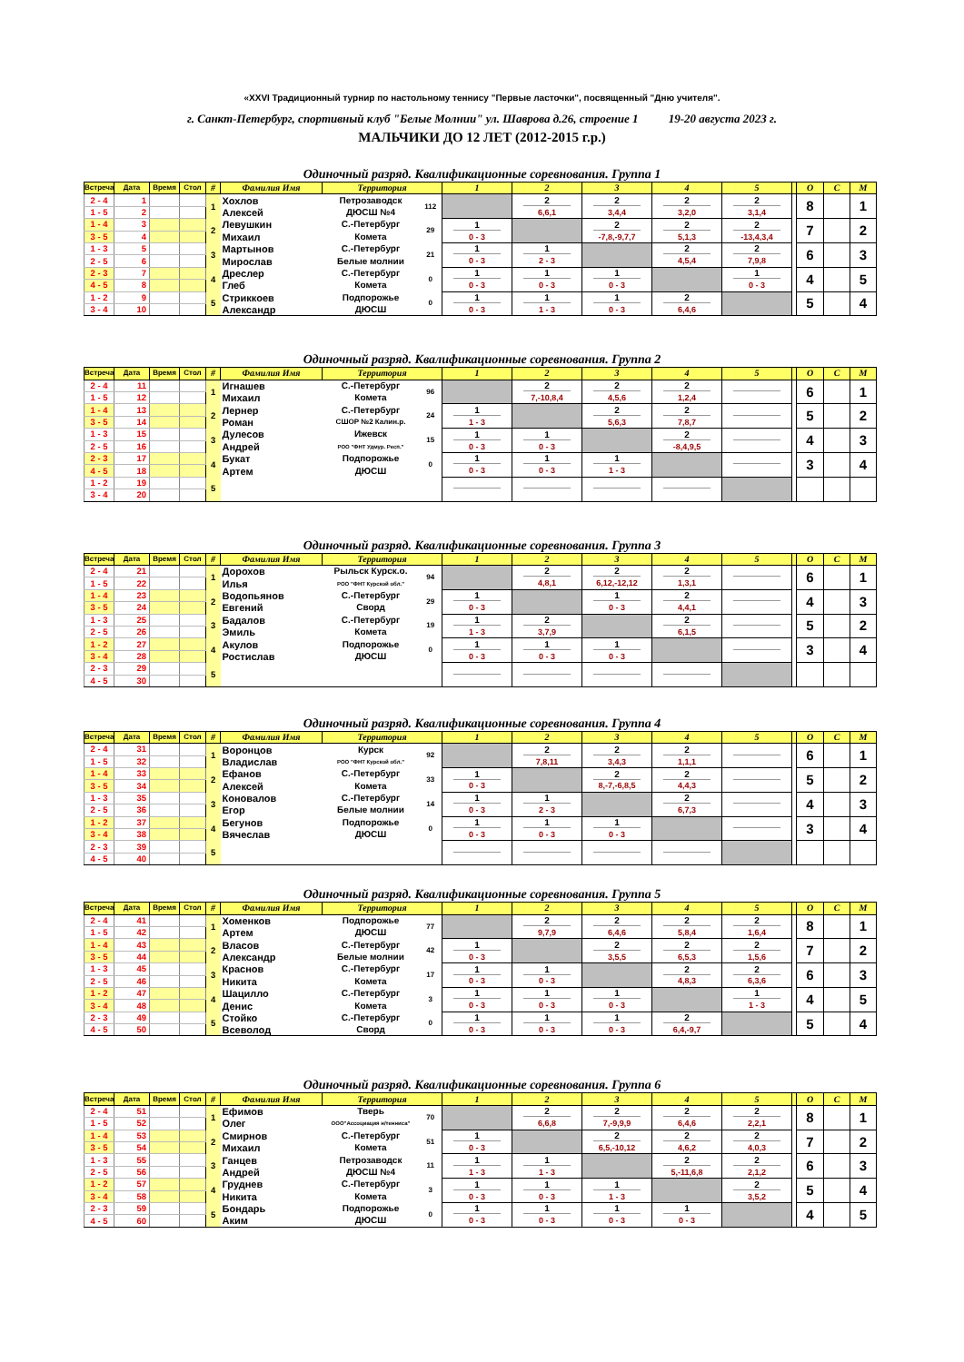«XXVI Традиционный турнир по настольному теннису "Первые ласточки", посвященный "Дню учителя".
г. Санкт-Петербург, спортивный клуб "Белые Молнии" ул. Шаврова д.26, строение 1 19-20 августа 2023 г.
МАЛЬЧИКИ ДО 12 ЛЕТ (2012-2015 г.р.)
Одиночный разряд. Квалификационные соревнования. Группа 1
| Встреча | Дата | Время | Стол | # | Фамилия Имя | Территория | | 1 | 2 | 3 | 4 | 5 | | О | С | М |
| --- | --- | --- | --- | --- | --- | --- | --- | --- | --- | --- | --- | --- | --- | --- | --- | --- |
| 2 - 4 | 1 | | | 1 | Хохлов | Петрозаводск | 112 | | 2 | 2 | 2 | 2 | | 8 | | 1 |
| 1 - 5 | 2 | | | | Алексей | ДЮСШ №4 | | | 6,6,1 | 3,4,4 | 3,2,0 | 3,1,4 | | | | |
| 1 - 4 | 3 | | | 2 | Левушкин | С.-Петербург | 29 | 1 | | 2 | 2 | 2 | | 7 | | 2 |
| 3 - 5 | 4 | | | | Михаил | Комета | | 0 - 3 | | -7,8,-9,7,7 | 5,1,3 | -13,4,3,4 | | | | |
| 1 - 3 | 5 | | | 3 | Мартынов | С.-Петербург | 21 | 1 | 1 | | 2 | 2 | | 6 | | 3 |
| 2 - 5 | 6 | | | | Мирослав | Белые молнии | | 0 - 3 | 2 - 3 | | 4,5,4 | 7,9,8 | | | | |
| 2 - 3 | 7 | | | 4 | Дреслер | С.-Петербург | 0 | 1 | 1 | 1 | | 1 | | 4 | | 5 |
| 4 - 5 | 8 | | | | Глеб | Комета | | 0 - 3 | 0 - 3 | 0 - 3 | | 0 - 3 | | | | |
| 1 - 2 | 9 | | | 5 | Стриккоев | Подпорожье | 0 | 1 | 1 | 1 | 2 | | | 5 | | 4 |
| 3 - 4 | 10 | | | | Александр | ДЮСШ | | 0 - 3 | 1 - 3 | 0 - 3 | 6,4,6 | | | | | |
Одиночный разряд. Квалификационные соревнования. Группа 2
| Встреча | Дата | Время | Стол | # | Фамилия Имя | Территория | | 1 | 2 | 3 | 4 | 5 | | О | С | М |
| --- | --- | --- | --- | --- | --- | --- | --- | --- | --- | --- | --- | --- | --- | --- | --- | --- |
| 2 - 4 | 11 | | | 1 | Игнашев | С.-Петербург | 96 | | 2 | 2 | 2 | | | 6 | | 1 |
| 1 - 5 | 12 | | | | Михаил | Комета | | | 7,-10,8,4 | 4,5,6 | 1,2,4 | | | | | |
| 1 - 4 | 13 | | | 2 | Лернер | С.-Петербург | 24 | 1 | | 2 | 2 | | | 5 | | 2 |
| 3 - 5 | 14 | | | | Роман | СШОР №2 Калин.р. | | 1 - 3 | | 5,6,3 | 7,8,7 | | | | | |
| 1 - 3 | 15 | | | 3 | Дулесов | Ижевск | 15 | 1 | 1 | | 2 | | | 4 | | 3 |
| 2 - 5 | 16 | | | | Андрей | РОО "ФНТ Удмур. Респ." | | 0 - 3 | 0 - 3 | | -8,4,9,5 | | | | | |
| 2 - 3 | 17 | | | 4 | Букат | Подпорожье | 0 | 1 | 1 | 1 | | | | 3 | | 4 |
| 4 - 5 | 18 | | | | Артем | ДЮСШ | | 0 - 3 | 0 - 3 | 1 - 3 | | | | | | |
| 1 - 2 | 19 | | | 5 | | | | | | | | | | | | |
| 3 - 4 | 20 | | | | | | | | | | | | | | | |
Одиночный разряд. Квалификационные соревнования. Группа 3
| Встреча | Дата | Время | Стол | # | Фамилия Имя | Территория | | 1 | 2 | 3 | 4 | 5 | | О | С | М |
| --- | --- | --- | --- | --- | --- | --- | --- | --- | --- | --- | --- | --- | --- | --- | --- | --- |
| 2 - 4 | 21 | | | 1 | Дорохов | Рыльск Курск.о. | 94 | | 2 | 2 | 2 | | | 6 | | 1 |
| 1 - 5 | 22 | | | | Илья | РОО "ФНТ Курской обл." | | | 4,8,1 | 6,12,-12,12 | 1,3,1 | | | | | |
| 1 - 4 | 23 | | | 2 | Водопьянов | С.-Петербург | 29 | 1 | | 1 | 2 | | | 4 | | 3 |
| 3 - 5 | 24 | | | | Евгений | Сворд | | 0 - 3 | | 0 - 3 | 4,4,1 | | | | | |
| 1 - 3 | 25 | | | 3 | Бадалов | С.-Петербург | 19 | 1 | 2 | | 2 | | | 5 | | 2 |
| 2 - 5 | 26 | | | | Эмиль | Комета | | 1 - 3 | 3,7,9 | | 6,1,5 | | | | | |
| 1 - 2 | 27 | | | 4 | Акулов | Подпорожье | 0 | 1 | 1 | 1 | | | | 3 | | 4 |
| 3 - 4 | 28 | | | | Ростислав | ДЮСШ | | 0 - 3 | 0 - 3 | 0 - 3 | | | | | | |
| 2 - 3 | 29 | | | 5 | | | | | | | | | | | | |
| 4 - 5 | 30 | | | | | | | | | | | | | | | |
Одиночный разряд. Квалификационные соревнования. Группа 4
| Встреча | Дата | Время | Стол | # | Фамилия Имя | Территория | | 1 | 2 | 3 | 4 | 5 | | О | С | М |
| --- | --- | --- | --- | --- | --- | --- | --- | --- | --- | --- | --- | --- | --- | --- | --- | --- |
| 2 - 4 | 31 | | | 1 | Воронцов | Курск | 92 | | 2 | 2 | 2 | | | 6 | | 1 |
| 1 - 5 | 32 | | | | Владислав | РОО "ФНТ Курской обл." | | | 7,8,11 | 3,4,3 | 1,1,1 | | | | | |
| 1 - 4 | 33 | | | 2 | Ефанов | С.-Петербург | 33 | 1 | | 2 | 2 | | | 5 | | 2 |
| 3 - 5 | 34 | | | | Алексей | Комета | | 0 - 3 | | 8,-7,-6,8,5 | 4,4,3 | | | | | |
| 1 - 3 | 35 | | | 3 | Коновалов | С.-Петербург | 14 | 1 | 1 | | 2 | | | 4 | | 3 |
| 2 - 5 | 36 | | | | Егор | Белые молнии | | 0 - 3 | 2 - 3 | | 6,7,3 | | | | | |
| 1 - 2 | 37 | | | 4 | Бегунов | Подпорожье | 0 | 1 | 1 | 1 | | | | 3 | | 4 |
| 3 - 4 | 38 | | | | Вячеслав | ДЮСШ | | 0 - 3 | 0 - 3 | 0 - 3 | | | | | | |
| 2 - 3 | 39 | | | 5 | | | | | | | | | | | | |
| 4 - 5 | 40 | | | | | | | | | | | | | | | |
Одиночный разряд. Квалификационные соревнования. Группа 5
| Встреча | Дата | Время | Стол | # | Фамилия Имя | Территория | | 1 | 2 | 3 | 4 | 5 | | О | С | М |
| --- | --- | --- | --- | --- | --- | --- | --- | --- | --- | --- | --- | --- | --- | --- | --- | --- |
| 2 - 4 | 41 | | | 1 | Хоменков | Подпорожье | 77 | | 2 | 2 | 2 | 2 | | 8 | | 1 |
| 1 - 5 | 42 | | | | Артем | ДЮСШ | | | 9,7,9 | 6,4,6 | 5,8,4 | 1,6,4 | | | | |
| 1 - 4 | 43 | | | 2 | Власов | С.-Петербург | 42 | 1 | | 2 | 2 | 2 | | 7 | | 2 |
| 3 - 5 | 44 | | | | Александр | Белые молнии | | 0 - 3 | | 3,5,5 | 6,5,3 | 1,5,6 | | | | |
| 1 - 3 | 45 | | | 3 | Краснов | С.-Петербург | 17 | 1 | 1 | | 2 | 2 | | 6 | | 3 |
| 2 - 5 | 46 | | | | Никита | Комета | | 0 - 3 | 0 - 3 | | 4,8,3 | 6,3,6 | | | | |
| 1 - 2 | 47 | | | 4 | Шацилло | С.-Петербург | 3 | 1 | 1 | 1 | | 1 | | 4 | | 5 |
| 3 - 4 | 48 | | | | Денис | Комета | | 0 - 3 | 0 - 3 | 0 - 3 | | 1 - 3 | | | | |
| 2 - 3 | 49 | | | 5 | Стойко | С.-Петербург | 0 | 1 | 1 | 1 | 2 | | | 5 | | 4 |
| 4 - 5 | 50 | | | | Всеволод | Сворд | | 0 - 3 | 0 - 3 | 0 - 3 | 6,4,-9,7 | | | | | |
Одиночный разряд. Квалификационные соревнования. Группа 6
| Встреча | Дата | Время | Стол | # | Фамилия Имя | Территория | | 1 | 2 | 3 | 4 | 5 | | О | С | М |
| --- | --- | --- | --- | --- | --- | --- | --- | --- | --- | --- | --- | --- | --- | --- | --- | --- |
| 2 - 4 | 51 | | | 1 | Ефимов | Тверь | 70 | | 2 | 2 | 2 | 2 | | 8 | | 1 |
| 1 - 5 | 52 | | | | Олег | ООО"Ассоциация н/тенниса" | | | 6,6,8 | 7,-9,9,9 | 6,4,6 | 2,2,1 | | | | |
| 1 - 4 | 53 | | | 2 | Смирнов | С.-Петербург | 51 | 1 | | 2 | 2 | 2 | | 7 | | 2 |
| 3 - 5 | 54 | | | | Михаил | Комета | | 0 - 3 | | 6,5,-10,12 | 4,6,2 | 4,0,3 | | | | |
| 1 - 3 | 55 | | | 3 | Ганцев | Петрозаводск | 11 | 1 | 1 | | 2 | 2 | | 6 | | 3 |
| 2 - 5 | 56 | | | | Андрей | ДЮСШ №4 | | 1 - 3 | 1 - 3 | | 5,-11,6,8 | 2,1,2 | | | | |
| 1 - 2 | 57 | | | 4 | Груднев | С.-Петербург | 3 | 1 | 1 | 1 | | 2 | | 5 | | 4 |
| 3 - 4 | 58 | | | | Никита | Комета | | 0 - 3 | 0 - 3 | 1 - 3 | | 3,5,2 | | | | |
| 2 - 3 | 59 | | | 5 | Бондарь | Подпорожье | 0 | 1 | 1 | 1 | 1 | | | 4 | | 5 |
| 4 - 5 | 60 | | | | Аким | ДЮСШ | | 0 - 3 | 0 - 3 | 0 - 3 | 0 - 3 | | | | | |